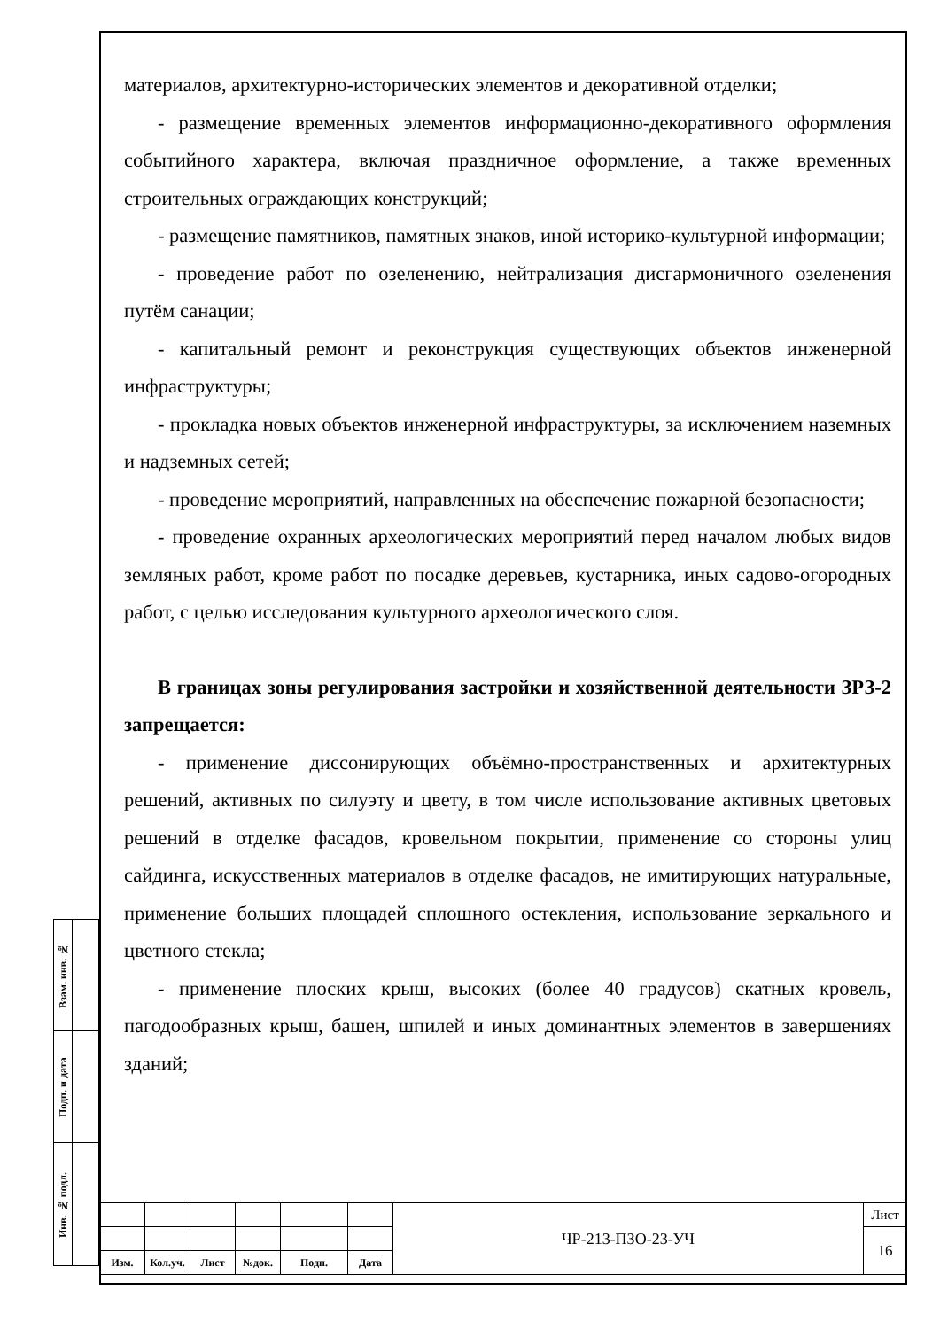материалов, архитектурно-исторических элементов и декоративной отделки;
- размещение временных элементов информационно-декоративного оформления событийного характера, включая праздничное оформление, а также временных строительных ограждающих конструкций;
- размещение памятников, памятных знаков, иной историко-культурной информации;
- проведение работ по озеленению, нейтрализация дисгармоничного озеленения путём санации;
- капитальный ремонт и реконструкция существующих объектов инженерной инфраструктуры;
- прокладка новых объектов инженерной инфраструктуры, за исключением наземных и надземных сетей;
- проведение мероприятий, направленных на обеспечение пожарной безопасности;
- проведение охранных археологических мероприятий перед началом любых видов земляных работ, кроме работ по посадке деревьев, кустарника, иных садово-огородных работ, с целью исследования культурного археологического слоя.
В границах зоны регулирования застройки и хозяйственной деятельности ЗРЗ-2 запрещается:
- применение диссонирующих объёмно-пространственных и архитектурных решений, активных по силуэту и цвету, в том числе использование активных цветовых решений в отделке фасадов, кровельном покрытии, применение со стороны улиц сайдинга, искусственных материалов в отделке фасадов, не имитирующих натуральные, применение больших площадей сплошного остекления, использование зеркального и цветного стекла;
- применение плоских крыш, высоких (более 40 градусов) скатных кровель, пагодообразных крыш, башен, шпилей и иных доминантных элементов в завершениях зданий;
| Взам. инв. № | |
| Подп. и дата | |
| Инв. № подл. | |
| | | | | | | ЧР-213-ПЗО-23-УЧ | Лист |
| | | | | | | | 16 |
| Изм. | Кол.уч. | Лист | №док. | Подп. | Дата | | |